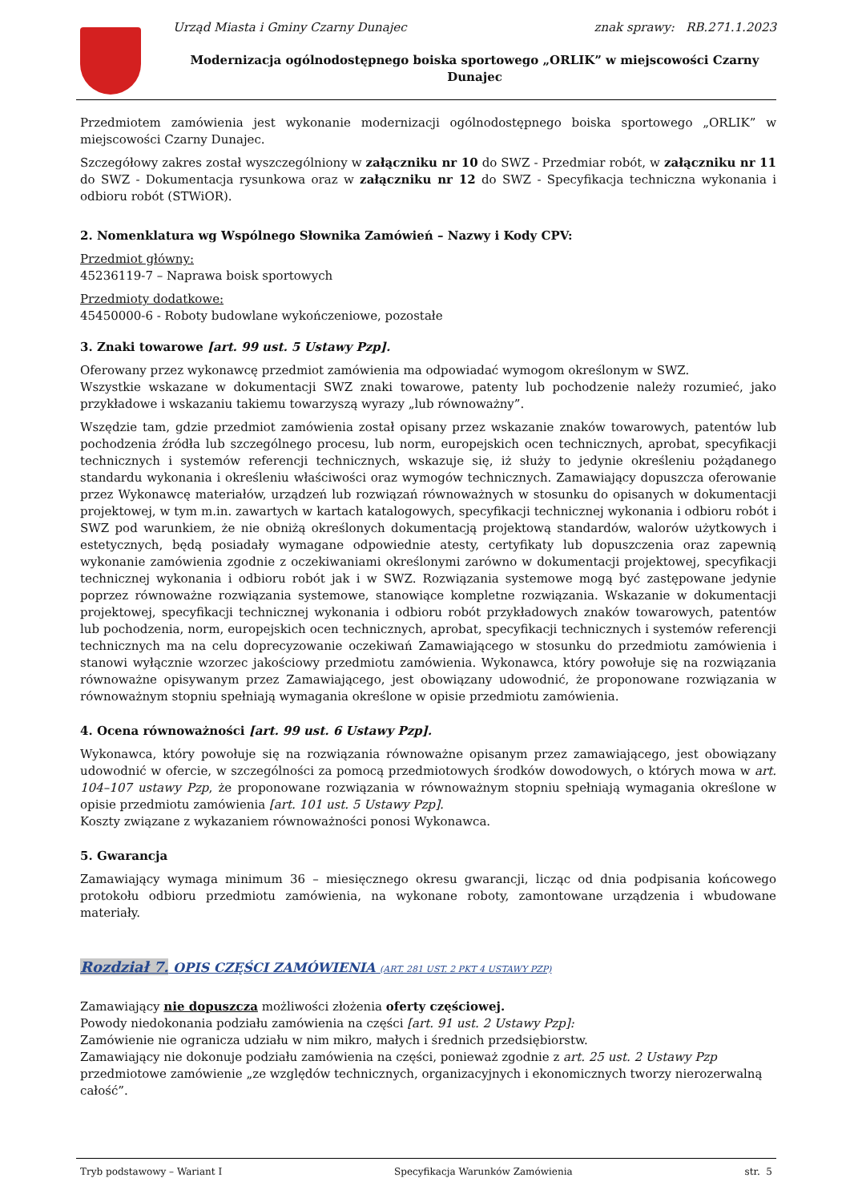Urząd Miasta i Gminy Czarny Dunajec znak sprawy: RB.271.1.2023
Modernizacja ogólnodostępnego boiska sportowego „ORLIK” w miejscowości Czarny Dunajec
Przedmiotem zamówienia jest wykonanie modernizacji ogólnodostępnego boiska sportowego „ORLIK” w miejscowości Czarny Dunajec.
Szczegółowy zakres został wyszczególniony w załączniku nr 10 do SWZ - Przedmiar robót, w załączniku nr 11 do SWZ - Dokumentacja rysunkowa oraz w załączniku nr 12 do SWZ - Specyfikacja techniczna wykonania i odbioru robót (STWiOR).
2. Nomenklatura wg Wspólnego Słownika Zamówień – Nazwy i Kody CPV:
Przedmiot główny:
45236119-7 – Naprawa boisk sportowych
Przedmioty dodatkowe:
45450000-6 - Roboty budowlane wykończeniowe, pozostałe
3. Znaki towarowe [art. 99 ust. 5 Ustawy Pzp].
Oferowany przez wykonawcę przedmiot zamówienia ma odpowiadać wymogom określonym w SWZ.
Wszystkie wskazane w dokumentacji SWZ znaki towarowe, patenty lub pochodzenie należy rozumieć, jako przykładowe i wskazaniu takiemu towarzyszą wyrazy „lub równoważny”.
Wszędzie tam, gdzie przedmiot zamówienia został opisany przez wskazanie znaków towarowych, patentów lub pochodzenia źródła lub szczególnego procesu, lub norm, europejskich ocen technicznych, aprobat, specyfikacji technicznych i systemów referencji technicznych, wskazuje się, iż służy to jedynie określeniu pożądanego standardu wykonania i określeniu właściwości oraz wymogów technicznych. Zamawiający dopuszcza oferowanie przez Wykonawcę materiałów, urządzeń lub rozwiązań równoważnych w stosunku do opisanych w dokumentacji projektowej, w tym m.in. zawartych w kartach katalogowych, specyfikacji technicznej wykonania i odbioru robót i SWZ pod warunkiem, że nie obniżą określonych dokumentacją projektową standardów, walorów użytkowych i estetycznych, będą posiadały wymagane odpowiednie atesty, certyfikaty lub dopuszczenia oraz zapewnią wykonanie zamówienia zgodnie z oczekiwaniami określonymi zarówno w dokumentacji projektowej, specyfikacji technicznej wykonania i odbioru robót jak i w SWZ. Rozwiązania systemowe mogą być zastępowane jedynie poprzez równoważne rozwiązania systemowe, stanowiące kompletne rozwiązania. Wskazanie w dokumentacji projektowej, specyfikacji technicznej wykonania i odbioru robót przykładowych znaków towarowych, patentów lub pochodzenia, norm, europejskich ocen technicznych, aprobat, specyfikacji technicznych i systemów referencji technicznych ma na celu doprecyzowanie oczekiwań Zamawiającego w stosunku do przedmiotu zamówienia i stanowi wyłącznie wzorzec jakościowy przedmiotu zamówienia. Wykonawca, który powołuje się na rozwiązania równoważne opisywanym przez Zamawiającego, jest obowiązany udowodnić, że proponowane rozwiązania w równoważnym stopniu spełniają wymagania określone w opisie przedmiotu zamówienia.
4. Ocena równoważności [art. 99 ust. 6 Ustawy Pzp].
Wykonawca, który powołuje się na rozwiązania równoważne opisanym przez zamawiającego, jest obowiązany udowodnić w ofercie, w szczególności za pomocą przedmiotowych środków dowodowych, o których mowa w art. 104–107 ustawy Pzp, że proponowane rozwiązania w równoważnym stopniu spełniają wymagania określone w opisie przedmiotu zamówienia [art. 101 ust. 5 Ustawy Pzp].
Koszty związane z wykazaniem równoważności ponosi Wykonawca.
5. Gwarancja
Zamawiający wymaga minimum 36 – miesięcznego okresu gwarancji, licząc od dnia podpisania końcowego protokołu odbioru przedmiotu zamówienia, na wykonane roboty, zamontowane urządzenia i wbudowane materiały.
Rozdział 7. OPIS CZĘŚCI ZAMÓWIENIA (ART. 281 UST. 2 PKT 4 USTAWY PZP)
Zamawiający nie dopuszcza możliwości złożenia oferty częściowej.
Powody niedokonania podziału zamówienia na części [art. 91 ust. 2 Ustawy Pzp]:
Zamówienie nie ogranicza udziału w nim mikro, małych i średnich przedsiębiorstw.
Zamawiający nie dokonuje podziału zamówienia na części, ponieważ zgodnie z art. 25 ust. 2 Ustawy Pzp przedmiotowe zamówienie „ze względów technicznych, organizacyjnych i ekonomicznych tworzy nierozerwalną całość”.
Tryb podstawowy – Wariant I Specyfikacja Warunków Zamówienia str. 5